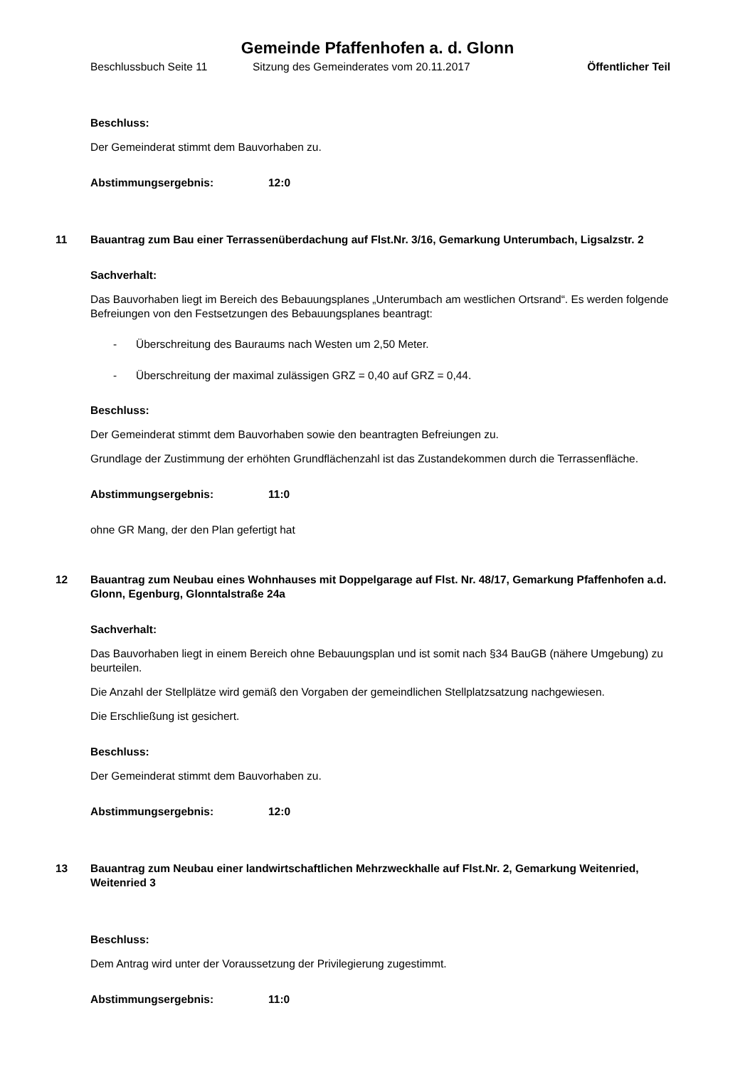Gemeinde Pfaffenhofen a. d. Glonn
Beschlussbuch Seite 11 Sitzung des Gemeinderates vom 20.11.2017 Öffentlicher Teil
Beschluss:
Der Gemeinderat stimmt dem Bauvorhaben zu.
Abstimmungsergebnis: 12:0
11 Bauantrag zum Bau einer Terrassenüberdachung auf Flst.Nr. 3/16, Gemarkung Unterumbach, Ligsalzstr. 2
Sachverhalt:
Das Bauvorhaben liegt im Bereich des Bebauungsplanes „Unterumbach am westlichen Ortsrand“. Es werden folgende Befreiungen von den Festsetzungen des Bebauungsplanes beantragt:
- Überschreitung des Bauraums nach Westen um 2,50 Meter.
- Überschreitung der maximal zulässigen GRZ = 0,40 auf GRZ = 0,44.
Beschluss:
Der Gemeinderat stimmt dem Bauvorhaben sowie den beantragten Befreiungen zu.
Grundlage der Zustimmung der erhöhten Grundflächenzahl ist das Zustandekommen durch die Terrassenfläche.
Abstimmungsergebnis: 11:0
ohne GR Mang, der den Plan gefertigt hat
12 Bauantrag zum Neubau eines Wohnhauses mit Doppelgarage auf Flst. Nr. 48/17, Gemarkung Pfaffenhofen a.d. Glonn, Egenburg, Glonntalstraße 24a
Sachverhalt:
Das Bauvorhaben liegt in einem Bereich ohne Bebauungsplan und ist somit nach §34 BauGB (nähere Umgebung) zu beurteilen.
Die Anzahl der Stellplätze wird gemäß den Vorgaben der gemeindlichen Stellplatzsatzung nachgewiesen.
Die Erschließung ist gesichert.
Beschluss:
Der Gemeinderat stimmt dem Bauvorhaben zu.
Abstimmungsergebnis: 12:0
13 Bauantrag zum Neubau einer landwirtschaftlichen Mehrzweckhalle auf Flst.Nr. 2, Gemarkung Weitenried, Weitenried 3
Beschluss:
Dem Antrag wird unter der Voraussetzung der Privilegierung zugestimmt.
Abstimmungsergebnis: 11:0